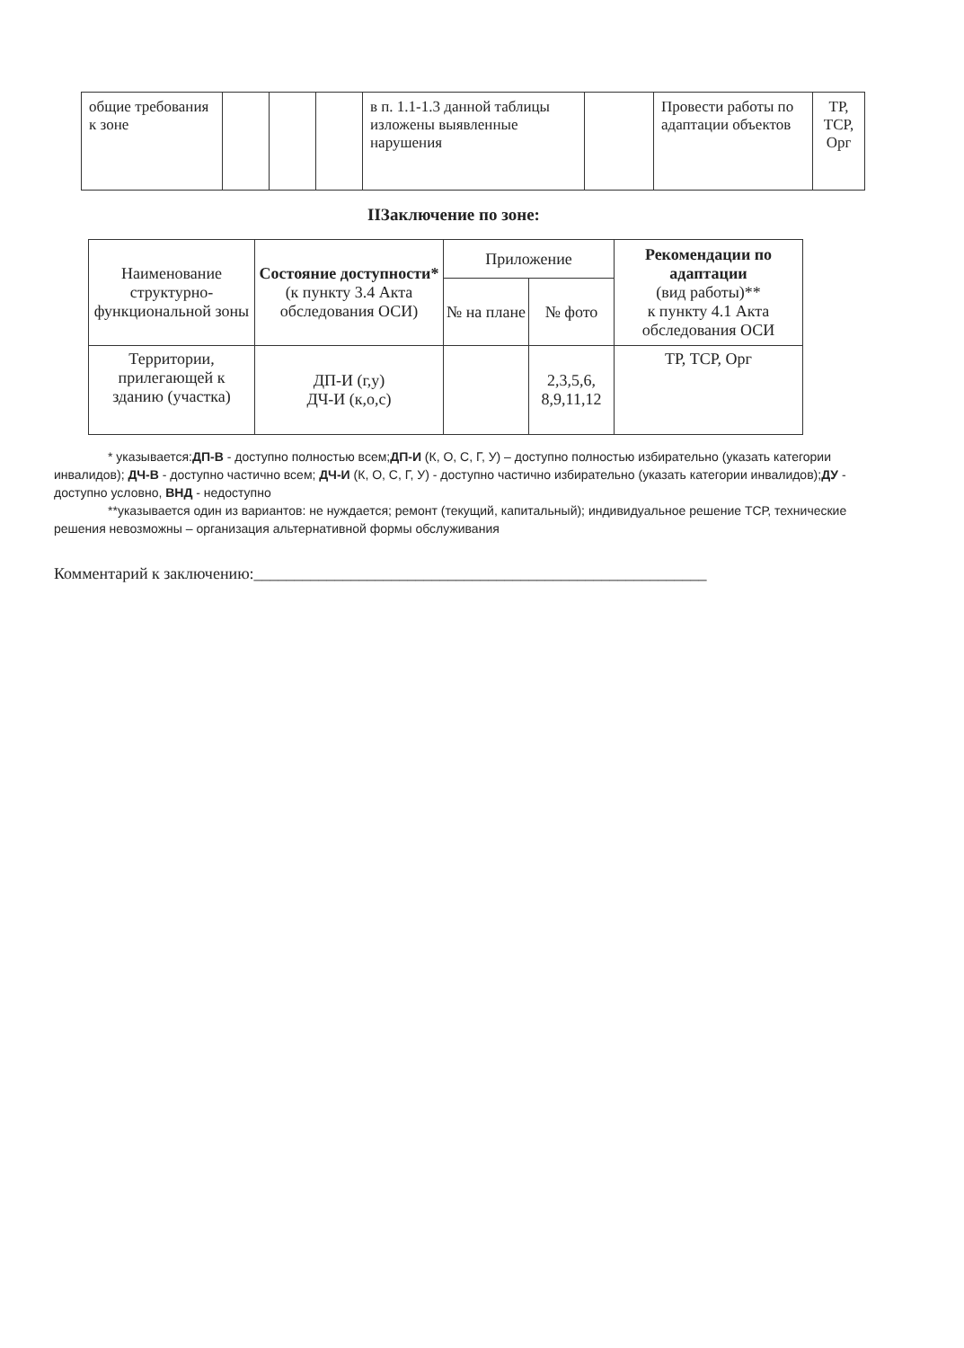| общие требования к зоне | | | | в п. 1.1-1.3 данной таблицы изложены выявленные нарушения | | Провести работы по адаптации объектов | ТР, ТСР, Орг |
IIЗаключение по зоне:
| Наименование структурно-функциональной зоны | Состояние доступности* (к пункту 3.4 Акта обследования ОСИ) | Приложение | | Рекомендации по адаптации (вид работы)** к пункту 4.1 Акта обследования ОСИ |
| --- | --- | --- | --- | --- |
| | | № на плане | № фото | |
| Территории, прилегающей к зданию (участка) | ДП-И (г,у) ДЧ-И (к,о,с) | | 2,3,5,6, 8,9,11,12 | ТР, ТСР, Орг |
* указывается:ДП-В - доступно полностью всем;ДП-И (К, О, С, Г, У) – доступно полностью избирательно (указать категории инвалидов); ДЧ-В - доступно частично всем; ДЧ-И (К, О, С, Г, У) - доступно частично избирательно (указать категории инвалидов);ДУ - доступно условно, ВНД - недоступно
**указывается один из вариантов: не нуждается; ремонт (текущий, капитальный); индивидуальное решение ТСР, технические решения невозможны – организация альтернативной формы обслуживания
Комментарий к заключению:________________________________________________________